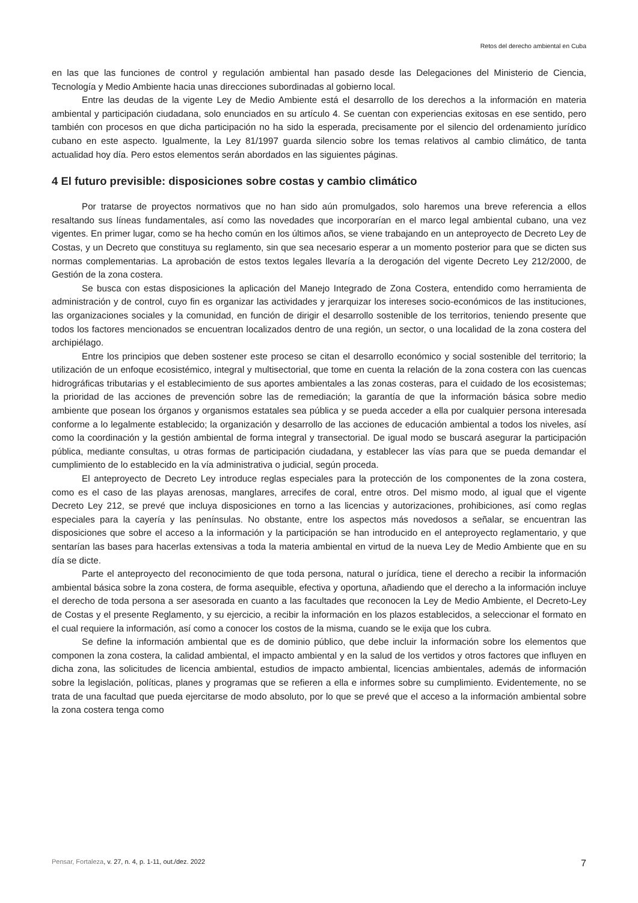Retos del derecho ambiental en Cuba
en las que las funciones de control y regulación ambiental han pasado desde las Delegaciones del Ministerio de Ciencia, Tecnología y Medio Ambiente hacia unas direcciones subordinadas al gobierno local.
Entre las deudas de la vigente Ley de Medio Ambiente está el desarrollo de los derechos a la información en materia ambiental y participación ciudadana, solo enunciados en su artículo 4. Se cuentan con experiencias exitosas en ese sentido, pero también con procesos en que dicha participación no ha sido la esperada, precisamente por el silencio del ordenamiento jurídico cubano en este aspecto. Igualmente, la Ley 81/1997 guarda silencio sobre los temas relativos al cambio climático, de tanta actualidad hoy día. Pero estos elementos serán abordados en las siguientes páginas.
4 El futuro previsible: disposiciones sobre costas y cambio climático
Por tratarse de proyectos normativos que no han sido aún promulgados, solo haremos una breve referencia a ellos resaltando sus líneas fundamentales, así como las novedades que incorporarían en el marco legal ambiental cubano, una vez vigentes. En primer lugar, como se ha hecho común en los últimos años, se viene trabajando en un anteproyecto de Decreto Ley de Costas, y un Decreto que constituya su reglamento, sin que sea necesario esperar a un momento posterior para que se dicten sus normas complementarias. La aprobación de estos textos legales llevaría a la derogación del vigente Decreto Ley 212/2000, de Gestión de la zona costera.
Se busca con estas disposiciones la aplicación del Manejo Integrado de Zona Costera, entendido como herramienta de administración y de control, cuyo fin es organizar las actividades y jerarquizar los intereses socio-económicos de las instituciones, las organizaciones sociales y la comunidad, en función de dirigir el desarrollo sostenible de los territorios, teniendo presente que todos los factores mencionados se encuentran localizados dentro de una región, un sector, o una localidad de la zona costera del archipiélago.
Entre los principios que deben sostener este proceso se citan el desarrollo económico y social sostenible del territorio; la utilización de un enfoque ecosistémico, integral y multisectorial, que tome en cuenta la relación de la zona costera con las cuencas hidrográficas tributarias y el establecimiento de sus aportes ambientales a las zonas costeras, para el cuidado de los ecosistemas; la prioridad de las acciones de prevención sobre las de remediación; la garantía de que la información básica sobre medio ambiente que posean los órganos y organismos estatales sea pública y se pueda acceder a ella por cualquier persona interesada conforme a lo legalmente establecido; la organización y desarrollo de las acciones de educación ambiental a todos los niveles, así como la coordinación y la gestión ambiental de forma integral y transectorial. De igual modo se buscará asegurar la participación pública, mediante consultas, u otras formas de participación ciudadana, y establecer las vías para que se pueda demandar el cumplimiento de lo establecido en la vía administrativa o judicial, según proceda.
El anteproyecto de Decreto Ley introduce reglas especiales para la protección de los componentes de la zona costera, como es el caso de las playas arenosas, manglares, arrecifes de coral, entre otros. Del mismo modo, al igual que el vigente Decreto Ley 212, se prevé que incluya disposiciones en torno a las licencias y autorizaciones, prohibiciones, así como reglas especiales para la cayería y las penínsulas. No obstante, entre los aspectos más novedosos a señalar, se encuentran las disposiciones que sobre el acceso a la información y la participación se han introducido en el anteproyecto reglamentario, y que sentarían las bases para hacerlas extensivas a toda la materia ambiental en virtud de la nueva Ley de Medio Ambiente que en su día se dicte.
Parte el anteproyecto del reconocimiento de que toda persona, natural o jurídica, tiene el derecho a recibir la información ambiental básica sobre la zona costera, de forma asequible, efectiva y oportuna, añadiendo que el derecho a la información incluye el derecho de toda persona a ser asesorada en cuanto a las facultades que reconocen la Ley de Medio Ambiente, el Decreto-Ley de Costas y el presente Reglamento, y su ejercicio, a recibir la información en los plazos establecidos, a seleccionar el formato en el cual requiere la información, así como a conocer los costos de la misma, cuando se le exija que los cubra.
Se define la información ambiental que es de dominio público, que debe incluir la información sobre los elementos que componen la zona costera, la calidad ambiental, el impacto ambiental y en la salud de los vertidos y otros factores que influyen en dicha zona, las solicitudes de licencia ambiental, estudios de impacto ambiental, licencias ambientales, además de información sobre la legislación, políticas, planes y programas que se refieren a ella e informes sobre su cumplimiento. Evidentemente, no se trata de una facultad que pueda ejercitarse de modo absoluto, por lo que se prevé que el acceso a la información ambiental sobre la zona costera tenga como
Pensar, Fortaleza, v. 27, n. 4, p. 1-11, out./dez. 2022 7